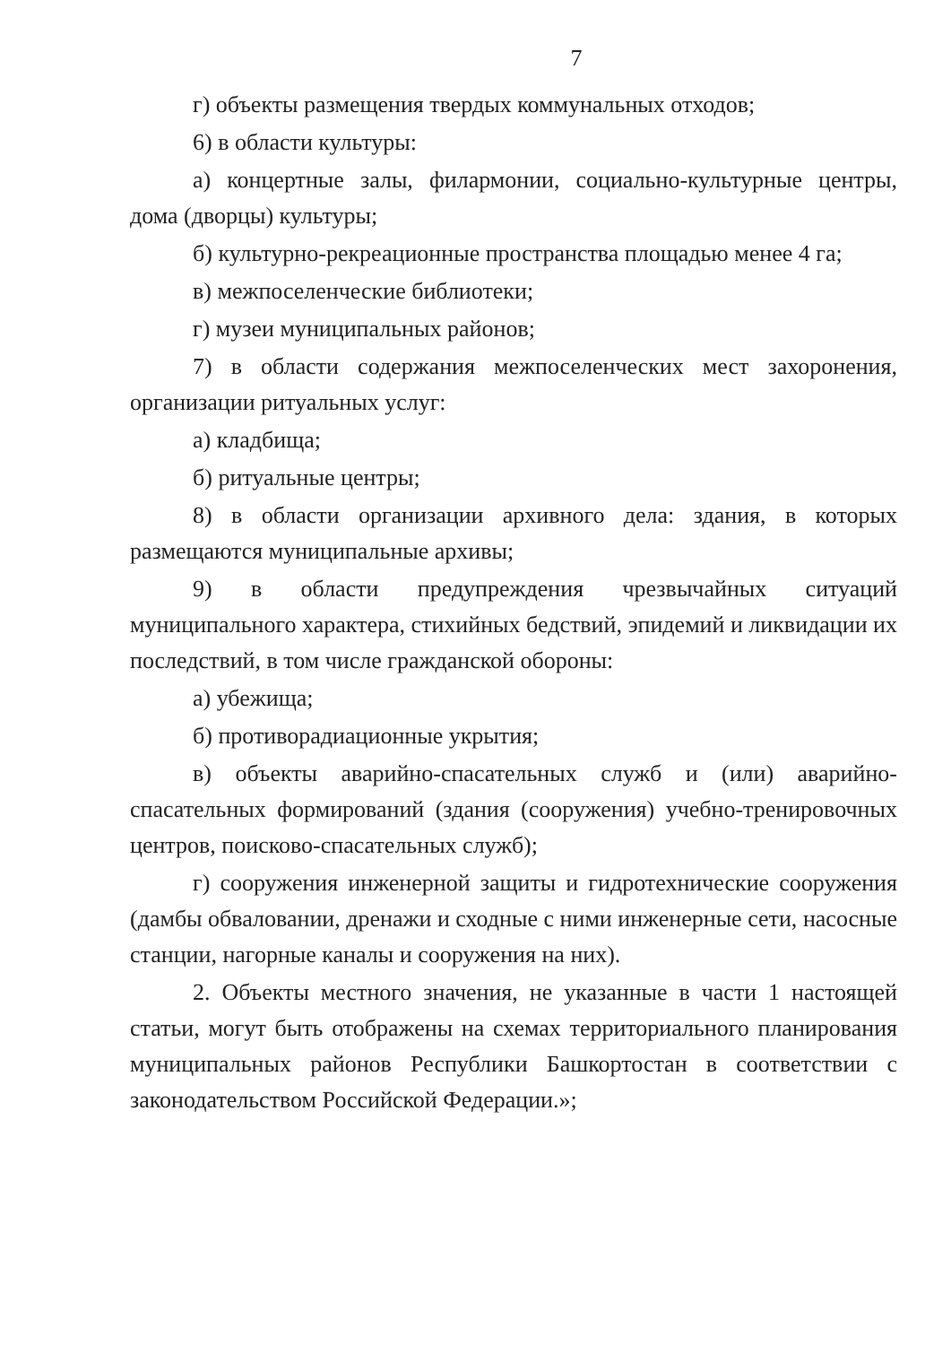7
г) объекты размещения твердых коммунальных отходов;
6) в области культуры:
а) концертные залы, филармонии, социально-культурные центры, дома (дворцы) культуры;
б) культурно-рекреационные пространства площадью менее 4 га;
в) межпоселенческие библиотеки;
г) музеи муниципальных районов;
7) в области содержания межпоселенческих мест захоронения, организации ритуальных услуг:
а) кладбища;
б) ритуальные центры;
8) в области организации архивного дела: здания, в которых размещаются муниципальные архивы;
9) в области предупреждения чрезвычайных ситуаций муниципального характера, стихийных бедствий, эпидемий и ликвидации их последствий, в том числе гражданской обороны:
а) убежища;
б) противорадиационные укрытия;
в) объекты аварийно-спасательных служб и (или) аварийно-спасательных формирований (здания (сооружения) учебно-тренировочных центров, поисково-спасательных служб);
г) сооружения инженерной защиты и гидротехнические сооружения (дамбы обваловании, дренажи и сходные с ними инженерные сети, насосные станции, нагорные каналы и сооружения на них).
2. Объекты местного значения, не указанные в части 1 настоящей статьи, могут быть отображены на схемах территориального планирования муниципальных районов Республики Башкортостан в соответствии с законодательством Российской Федерации.»;